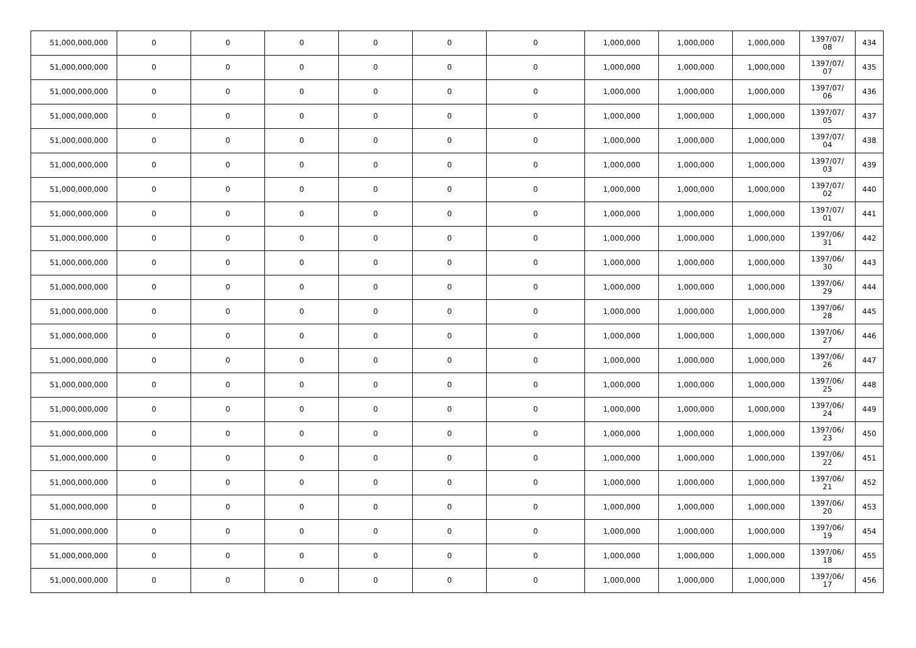| 51,000,000,000 | 0 | 0 | 0 | 0 | 0 | 0 | 1,000,000 | 1,000,000 | 1,000,000 | 1397/07/ 08 | 434 |
| 51,000,000,000 | 0 | 0 | 0 | 0 | 0 | 0 | 1,000,000 | 1,000,000 | 1,000,000 | 1397/07/ 07 | 435 |
| 51,000,000,000 | 0 | 0 | 0 | 0 | 0 | 0 | 1,000,000 | 1,000,000 | 1,000,000 | 1397/07/ 06 | 436 |
| 51,000,000,000 | 0 | 0 | 0 | 0 | 0 | 0 | 1,000,000 | 1,000,000 | 1,000,000 | 1397/07/ 05 | 437 |
| 51,000,000,000 | 0 | 0 | 0 | 0 | 0 | 0 | 1,000,000 | 1,000,000 | 1,000,000 | 1397/07/ 04 | 438 |
| 51,000,000,000 | 0 | 0 | 0 | 0 | 0 | 0 | 1,000,000 | 1,000,000 | 1,000,000 | 1397/07/ 03 | 439 |
| 51,000,000,000 | 0 | 0 | 0 | 0 | 0 | 0 | 1,000,000 | 1,000,000 | 1,000,000 | 1397/07/ 02 | 440 |
| 51,000,000,000 | 0 | 0 | 0 | 0 | 0 | 0 | 1,000,000 | 1,000,000 | 1,000,000 | 1397/07/ 01 | 441 |
| 51,000,000,000 | 0 | 0 | 0 | 0 | 0 | 0 | 1,000,000 | 1,000,000 | 1,000,000 | 1397/06/ 31 | 442 |
| 51,000,000,000 | 0 | 0 | 0 | 0 | 0 | 0 | 1,000,000 | 1,000,000 | 1,000,000 | 1397/06/ 30 | 443 |
| 51,000,000,000 | 0 | 0 | 0 | 0 | 0 | 0 | 1,000,000 | 1,000,000 | 1,000,000 | 1397/06/ 29 | 444 |
| 51,000,000,000 | 0 | 0 | 0 | 0 | 0 | 0 | 1,000,000 | 1,000,000 | 1,000,000 | 1397/06/ 28 | 445 |
| 51,000,000,000 | 0 | 0 | 0 | 0 | 0 | 0 | 1,000,000 | 1,000,000 | 1,000,000 | 1397/06/ 27 | 446 |
| 51,000,000,000 | 0 | 0 | 0 | 0 | 0 | 0 | 1,000,000 | 1,000,000 | 1,000,000 | 1397/06/ 26 | 447 |
| 51,000,000,000 | 0 | 0 | 0 | 0 | 0 | 0 | 1,000,000 | 1,000,000 | 1,000,000 | 1397/06/ 25 | 448 |
| 51,000,000,000 | 0 | 0 | 0 | 0 | 0 | 0 | 1,000,000 | 1,000,000 | 1,000,000 | 1397/06/ 24 | 449 |
| 51,000,000,000 | 0 | 0 | 0 | 0 | 0 | 0 | 1,000,000 | 1,000,000 | 1,000,000 | 1397/06/ 23 | 450 |
| 51,000,000,000 | 0 | 0 | 0 | 0 | 0 | 0 | 1,000,000 | 1,000,000 | 1,000,000 | 1397/06/ 22 | 451 |
| 51,000,000,000 | 0 | 0 | 0 | 0 | 0 | 0 | 1,000,000 | 1,000,000 | 1,000,000 | 1397/06/ 21 | 452 |
| 51,000,000,000 | 0 | 0 | 0 | 0 | 0 | 0 | 1,000,000 | 1,000,000 | 1,000,000 | 1397/06/ 20 | 453 |
| 51,000,000,000 | 0 | 0 | 0 | 0 | 0 | 0 | 1,000,000 | 1,000,000 | 1,000,000 | 1397/06/ 19 | 454 |
| 51,000,000,000 | 0 | 0 | 0 | 0 | 0 | 0 | 1,000,000 | 1,000,000 | 1,000,000 | 1397/06/ 18 | 455 |
| 51,000,000,000 | 0 | 0 | 0 | 0 | 0 | 0 | 1,000,000 | 1,000,000 | 1,000,000 | 1397/06/ 17 | 456 |